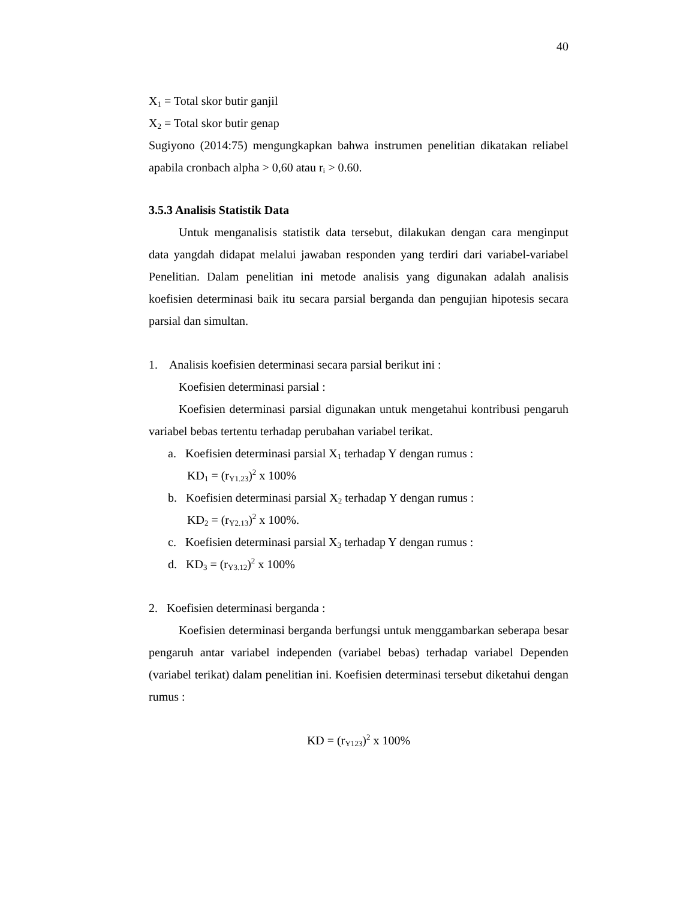40
X<sub>1</sub> = Total skor butir ganjil
X<sub>2</sub> = Total skor butir genap
Sugiyono (2014:75) mengungkapkan bahwa instrumen penelitian dikatakan reliabel apabila cronbach alpha > 0,60 atau r<sub>i</sub> > 0.60.
3.5.3 Analisis Statistik Data
Untuk menganalisis statistik data tersebut, dilakukan dengan cara menginput data yangdah didapat melalui jawaban responden yang terdiri dari variabel-variabel Penelitian. Dalam penelitian ini metode analisis yang digunakan adalah analisis koefisien determinasi baik itu secara parsial berganda dan pengujian hipotesis secara parsial dan simultan.
1. Analisis koefisien determinasi secara parsial berikut ini :
Koefisien determinasi parsial :
Koefisien determinasi parsial digunakan untuk mengetahui kontribusi pengaruh variabel bebas tertentu terhadap perubahan variabel terikat.
a. Koefisien determinasi parsial X<sub>1</sub> terhadap Y dengan rumus :
KD<sub>1</sub> = (r<sub>Y1.23</sub>)<sup>2</sup> x 100%
b. Koefisien determinasi parsial X<sub>2</sub> terhadap Y dengan rumus :
KD<sub>2</sub> = (r<sub>Y2.13</sub>)<sup>2</sup> x 100%.
c. Koefisien determinasi parsial X<sub>3</sub> terhadap Y dengan rumus :
d. KD<sub>3</sub> = (r<sub>Y3.12</sub>)<sup>2</sup> x 100%
2. Koefisien determinasi berganda :
Koefisien determinasi berganda berfungsi untuk menggambarkan seberapa besar pengaruh antar variabel independen (variabel bebas) terhadap variabel Dependen (variabel terikat) dalam penelitian ini. Koefisien determinasi tersebut diketahui dengan rumus :
KD = (r<sub>Y123</sub>)<sup>2</sup> x 100%